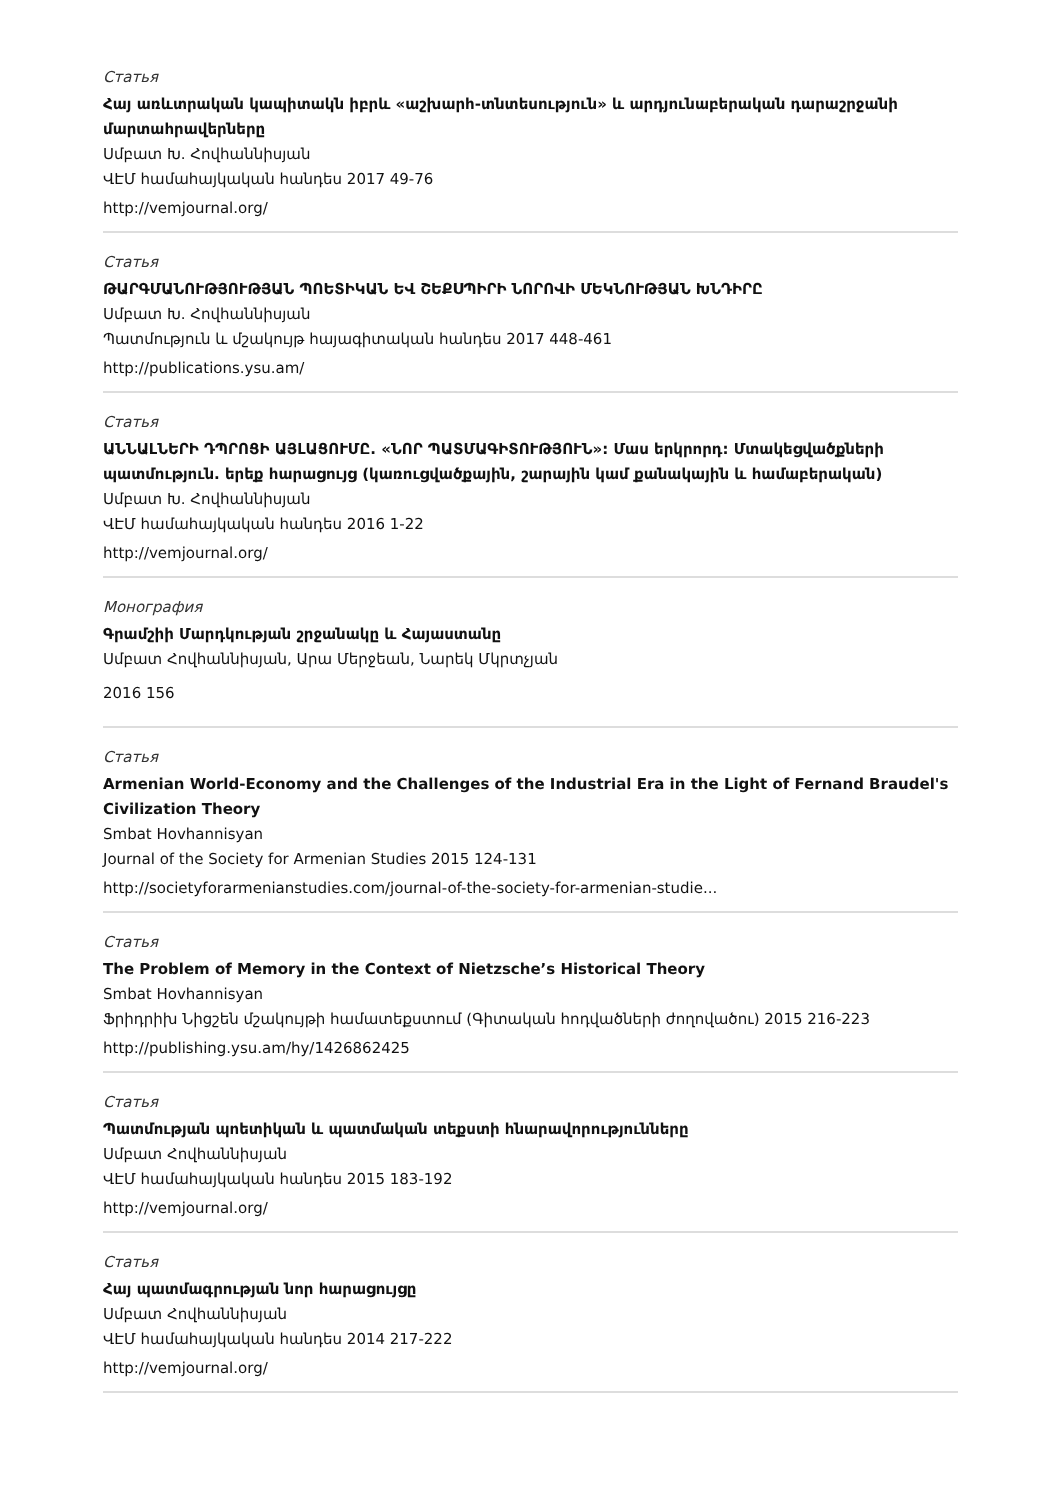Статья
Հայ առևտրական կապիտակն իբրև «աշխարհ-տնտեսություն» և արդյունաբերական դարաշրջանի մարտահրավերները
Սմբատ Խ. Հովհաննիսյան
ՎԷՄ համահայկական հանդես 2017 49-76
http://vemjournal.org/
Статья
ԹԱՐԳՄԱՆՈՒԹՅՈՒԹՅԱՆ ՊՈԵՏԻԿԱՆ ԵՎ ՇԵՔՍՊԻՐԻ ՆՈՐՈՎԻ ՄԵԿՆՈՒԹՅԱՆ ԽՆԴԻՐԸ
Սմբատ Խ. Հովհաննիսյան
Պատմություն և մշակույթ հայագիտական հանդես 2017 448-461
http://publications.ysu.am/
Статья
ԱՆՆԱԼՆԵՐԻ ԴՊՐՈՑԻ ԱՅԼԱՑՈՒՄԸ. «ՆՈՐ ՊԱՏՄԱԳԻՏՈՒԹՅՈՒՆ»: Մաս երկրորդ: Մտակեցվածքների պատմություն. երեք հարացույց (կառուցվածքային, շարային կամ քանակային և համաբերական)
Սմբատ Խ. Հովհաննիսյան
ՎԷՄ համահայկական հանդես 2016 1-22
http://vemjournal.org/
Монография
Գրամշիի Մարդկության շրջանակը և Հայաստանը
Սմբատ Հովհաննիսյան, Արա Մերջեան, Նարեկ Մկրտչյան
2016 156
Статья
Armenian World-Economy and the Challenges of the Industrial Era in the Light of Fernand Braudel's Civilization Theory
Smbat Hovhannisyan
Journal of the Society for Armenian Studies 2015 124-131
http://societyforarmenianstudies.com/journal-of-the-society-for-armenian-studie...
Статья
The Problem of Memory in the Context of Nietzsche’s Historical Theory
Smbat Hovhannisyan
Ֆրիդրիխ Նիցշեն մշակույթի համատեքստում (Գիտական հոդվածների ժողովածու) 2015 216-223
http://publishing.ysu.am/hy/1426862425
Статья
Պատմության պոետիկան և պատմական տեքստի հնարավորությունները
Սմբատ Հովհաննիսյան
ՎԷՄ համահայկական հանդես 2015 183-192
http://vemjournal.org/
Статья
Հայ պատմագրության նոր հարացույցը
Սմբատ Հովհաննիսյան
ՎԷՄ համահայկական հանդես 2014 217-222
http://vemjournal.org/